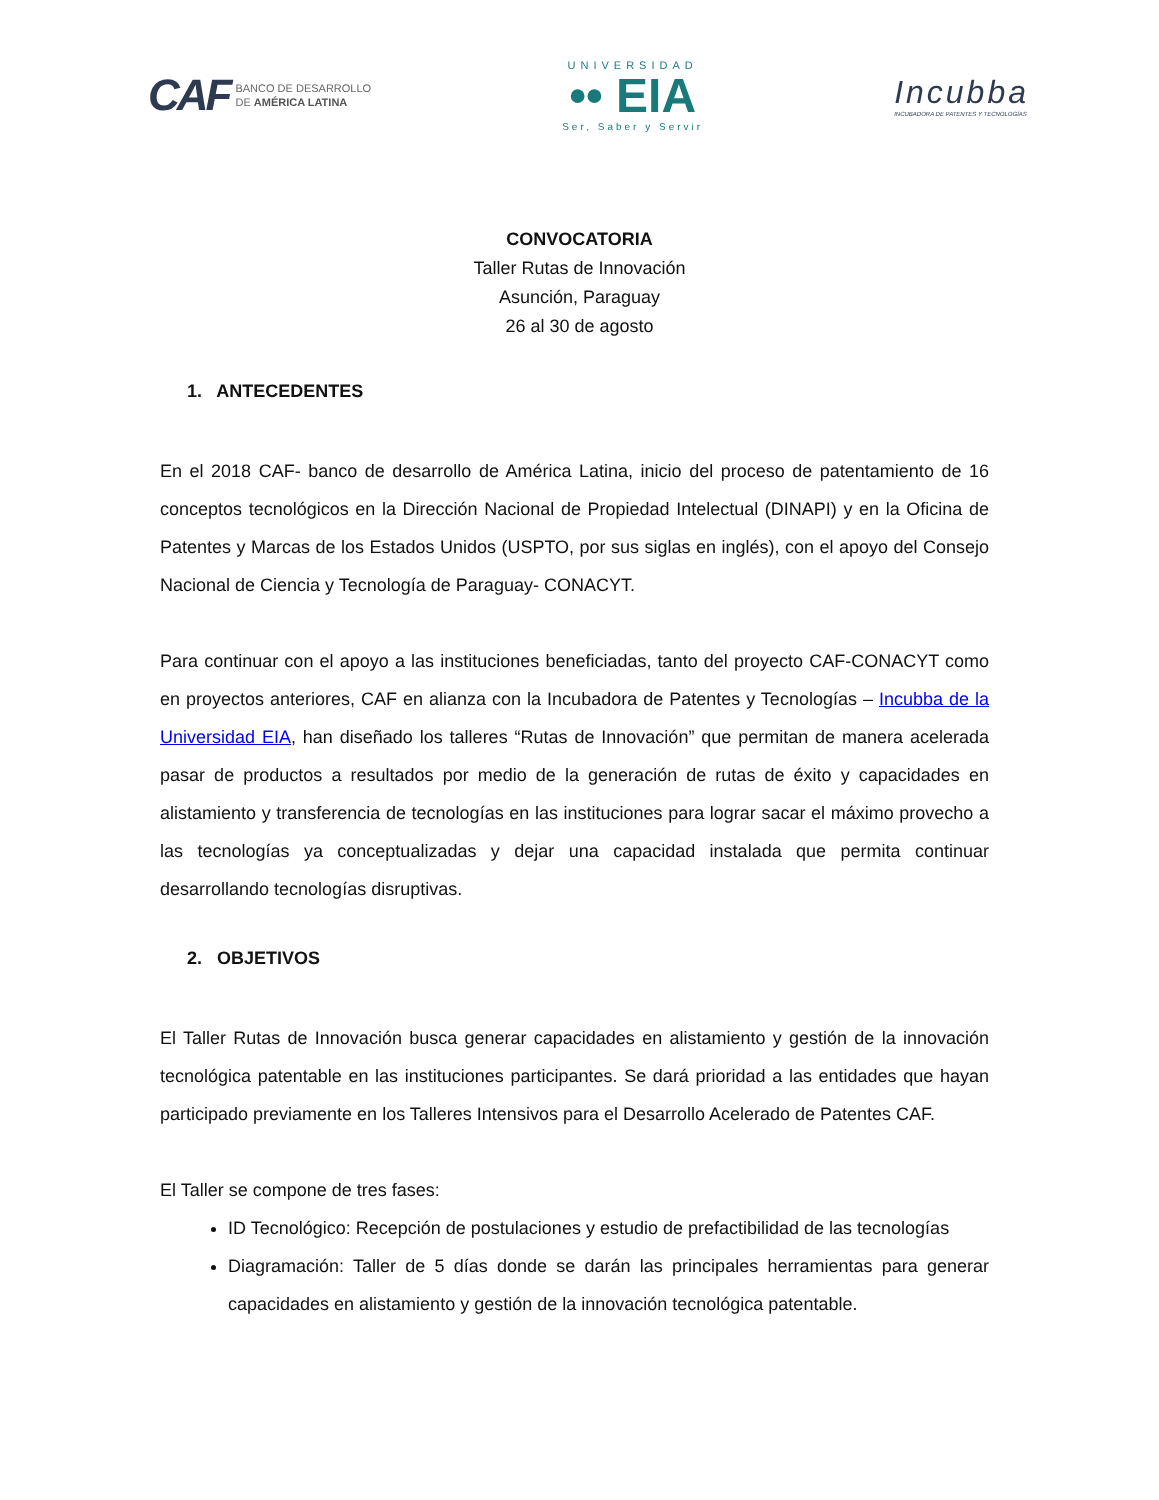CAF BANCO DE DESARROLLO
DE AMÉRICA LATINA
UNIVERSIDAD
•• EIA
Ser, Saber y Servir
Incubba
INCUBADORA DE PATENTES Y TECNOLOGÍAS
CONVOCATORIA
Taller Rutas de Innovación
Asunción, Paraguay
26 al 30 de agosto
1. ANTECEDENTES
En el 2018 CAF- banco de desarrollo de América Latina, inicio del proceso de patentamiento de 16 conceptos tecnológicos en la Dirección Nacional de Propiedad Intelectual (DINAPI) y en la Oficina de Patentes y Marcas de los Estados Unidos (USPTO, por sus siglas en inglés), con el apoyo del Consejo Nacional de Ciencia y Tecnología de Paraguay- CONACYT.
Para continuar con el apoyo a las instituciones beneficiadas, tanto del proyecto CAF-CONACYT como en proyectos anteriores, CAF en alianza con la Incubadora de Patentes y Tecnologías – Incubba de la Universidad EIA, han diseñado los talleres “Rutas de Innovación” que permitan de manera acelerada pasar de productos a resultados por medio de la generación de rutas de éxito y capacidades en alistamiento y transferencia de tecnologías en las instituciones para lograr sacar el máximo provecho a las tecnologías ya conceptualizadas y dejar una capacidad instalada que permita continuar desarrollando tecnologías disruptivas.
2. OBJETIVOS
El Taller Rutas de Innovación busca generar capacidades en alistamiento y gestión de la innovación tecnológica patentable en las instituciones participantes. Se dará prioridad a las entidades que hayan participado previamente en los Talleres Intensivos para el Desarrollo Acelerado de Patentes CAF.
El Taller se compone de tres fases:
ID Tecnológico: Recepción de postulaciones y estudio de prefactibilidad de las tecnologías
Diagramación: Taller de 5 días donde se darán las principales herramientas para generar capacidades en alistamiento y gestión de la innovación tecnológica patentable.